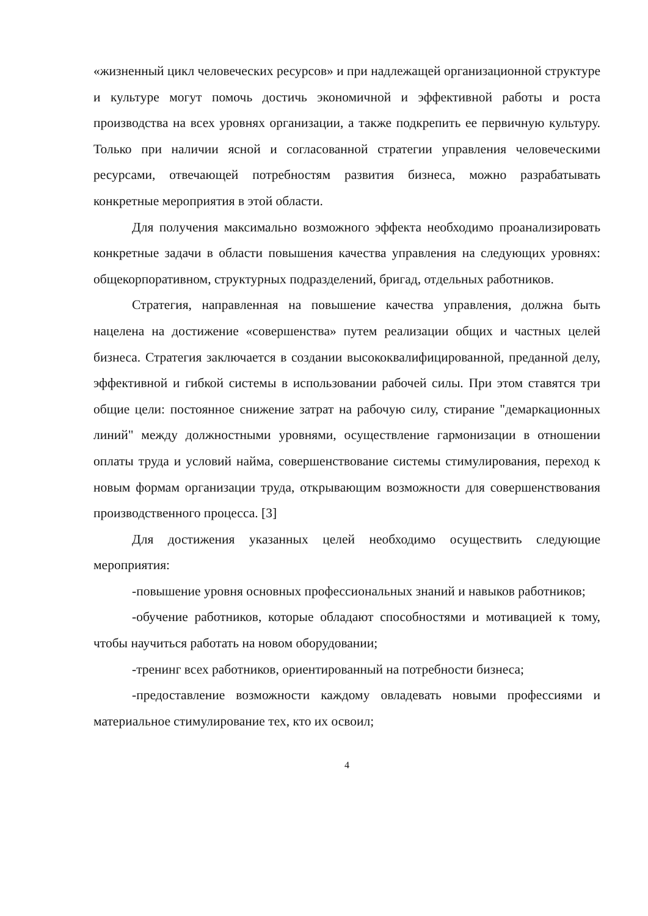«жизненный цикл человеческих ресурсов» и при надлежащей организационной структуре и культуре могут помочь достичь экономичной и эффективной работы и роста производства на всех уровнях организации, а также подкрепить ее первичную культуру. Только при наличии ясной и согласованной стратегии управления человеческими ресурсами, отвечающей потребностям развития бизнеса, можно разрабатывать конкретные мероприятия в этой области.
Для получения максимально возможного эффекта необходимо проанализировать конкретные задачи в области повышения качества управления на следующих уровнях: общекорпоративном, структурных подразделений, бригад, отдельных работников.
Стратегия, направленная на повышение качества управления, должна быть нацелена на достижение «совершенства» путем реализации общих и частных целей бизнеса. Стратегия заключается в создании высококвалифицированной, преданной делу, эффективной и гибкой системы в использовании рабочей силы. При этом ставятся три общие цели: постоянное снижение затрат на рабочую силу, стирание "демаркационных линий" между должностными уровнями, осуществление гармонизации в отношении оплаты труда и условий найма, совершенствование системы стимулирования, переход к новым формам организации труда, открывающим возможности для совершенствования производственного процесса. [3]
Для достижения указанных целей необходимо осуществить следующие мероприятия:
-повышение уровня основных профессиональных знаний и навыков работников;
-обучение работников, которые обладают способностями и мотивацией к тому, чтобы научиться работать на новом оборудовании;
-тренинг всех работников, ориентированный на потребности бизнеса;
-предоставление возможности каждому овладевать новыми профессиями и материальное стимулирование тех, кто их освоил;
4